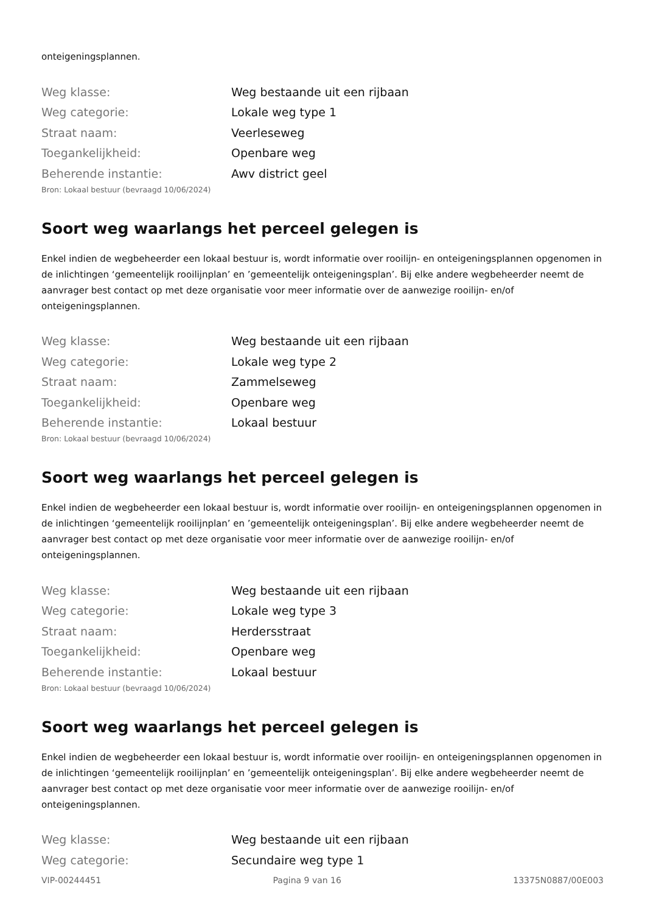onteigeningsplannen.
| Weg klasse: | Weg bestaande uit een rijbaan |
| Weg categorie: | Lokale weg type 1 |
| Straat naam: | Veerleseweg |
| Toegankelijkheid: | Openbare weg |
| Beherende instantie: | Awv district geel |
Bron: Lokaal bestuur (bevraagd 10/06/2024)
Soort weg waarlangs het perceel gelegen is
Enkel indien de wegbeheerder een lokaal bestuur is, wordt informatie over rooilijn- en onteigeningsplannen opgenomen in de inlichtingen ‘gemeentelijk rooilijnplan’ en ’gemeentelijk onteigeningsplan’. Bij elke andere wegbeheerder neemt de aanvrager best contact op met deze organisatie voor meer informatie over de aanwezige rooilijn- en/of onteigeningsplannen.
| Weg klasse: | Weg bestaande uit een rijbaan |
| Weg categorie: | Lokale weg type 2 |
| Straat naam: | Zammelseweg |
| Toegankelijkheid: | Openbare weg |
| Beherende instantie: | Lokaal bestuur |
Bron: Lokaal bestuur (bevraagd 10/06/2024)
Soort weg waarlangs het perceel gelegen is
Enkel indien de wegbeheerder een lokaal bestuur is, wordt informatie over rooilijn- en onteigeningsplannen opgenomen in de inlichtingen ‘gemeentelijk rooilijnplan’ en ’gemeentelijk onteigeningsplan’. Bij elke andere wegbeheerder neemt de aanvrager best contact op met deze organisatie voor meer informatie over de aanwezige rooilijn- en/of onteigeningsplannen.
| Weg klasse: | Weg bestaande uit een rijbaan |
| Weg categorie: | Lokale weg type 3 |
| Straat naam: | Herdersstraat |
| Toegankelijkheid: | Openbare weg |
| Beherende instantie: | Lokaal bestuur |
Bron: Lokaal bestuur (bevraagd 10/06/2024)
Soort weg waarlangs het perceel gelegen is
Enkel indien de wegbeheerder een lokaal bestuur is, wordt informatie over rooilijn- en onteigeningsplannen opgenomen in de inlichtingen ‘gemeentelijk rooilijnplan’ en ’gemeentelijk onteigeningsplan’. Bij elke andere wegbeheerder neemt de aanvrager best contact op met deze organisatie voor meer informatie over de aanwezige rooilijn- en/of onteigeningsplannen.
| Weg klasse: | Weg bestaande uit een rijbaan |
| Weg categorie: | Secundaire weg type 1 |
VIP-00244451 Pagina 9 van 16 13375N0887/00E003